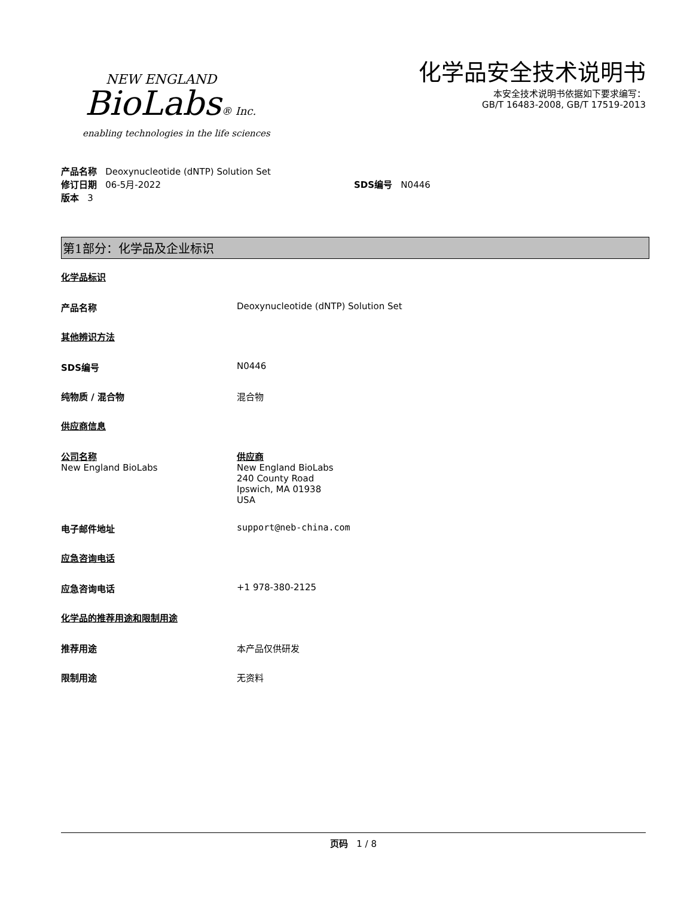NEW ENGLAND
BioLabs® Inc.
enabling technologies in the life sciences
化学品安全技术说明书
本安全技术说明书依据如下要求编写：
GB/T 16483-2008, GB/T 17519-2013
产品名称 Deoxynucleotide (dNTP) Solution Set
修订日期 06-5月-2022 SDS编号 N0446
版本 3
第1部分：化学品及企业标识
化学品标识
产品名称 Deoxynucleotide (dNTP) Solution Set
其他辨识方法
SDS编号 N0446
纯物质 / 混合物 混合物
供应商信息
公司名称
New England BioLabs
供应商
New England BioLabs
240 County Road
Ipswich, MA 01938
USA
电子邮件地址 support@neb-china.com
应急咨询电话
应急咨询电话 +1 978-380-2125
化学品的推荐用途和限制用途
推荐用途 本产品仅供研发
限制用途 无资料
页码 1 / 8